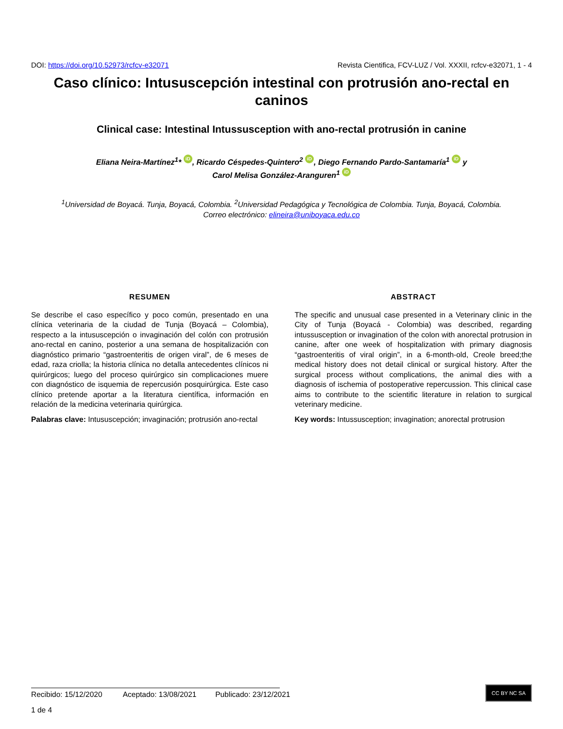DOI: https://doi.org/10.52973/rcfcv-e32071 Revista Cientifica, FCV-LUZ / Vol. XXXII, rcfcv-e32071, 1 - 4
Caso clínico: Intususcepción intestinal con protrusión ano-rectal en caninos
Clinical case: Intestinal Intussusception with ano-rectal protrusión in canine
Eliana Neira-Martínez<sup>1</sup>* iD, Ricardo Céspedes-Quintero<sup>2</sup> iD, Diego Fernando Pardo-Santamaría<sup>1</sup> iD y
Carol Melisa González-Aranguren<sup>1</sup> iD
<sup>1</sup> Universidad de Boyacá. Tunja, Boyacá, Colombia. <sup>2</sup>Universidad Pedagógica y Tecnológica de Colombia. Tunja, Boyacá, Colombia.
Correo electrónico: elineira@uniboyaca.edu.co
RESUMEN
Se describe el caso específico y poco común, presentado en una clínica veterinaria de la ciudad de Tunja (Boyacá – Colombia), respecto a la intususcepción o invaginación del colón con protrusión ano-rectal en canino, posterior a una semana de hospitalización con diagnóstico primario “gastroenteritis de origen viral”, de 6 meses de edad, raza criolla; la historia clínica no detalla antecedentes clínicos ni quirúrgicos; luego del proceso quirúrgico sin complicaciones muere con diagnóstico de isquemia de repercusión posquirúrgica. Este caso clínico pretende aportar a la literatura científica, información en relación de la medicina veterinaria quirúrgica.
Palabras clave: Intususcepción; invaginación; protrusión ano-rectal
ABSTRACT
The specific and unusual case presented in a Veterinary clinic in the City of Tunja (Boyacá - Colombia) was described, regarding intussusception or invagination of the colon with anorectal protrusion in canine, after one week of hospitalization with primary diagnosis “gastroenteritis of viral origin”, in a 6-month-old, Creole breed;the medical history does not detail clinical or surgical history. After the surgical process without complications, the animal dies with a diagnosis of ischemia of postoperative repercussion. This clinical case aims to contribute to the scientific literature in relation to surgical veterinary medicine.
Key words: Intussusception; invagination; anorectal protrusion
Recibido: 15/12/2020 Aceptado: 13/08/2021 Publicado: 23/12/2021
CC BY NC SA
1 de 4